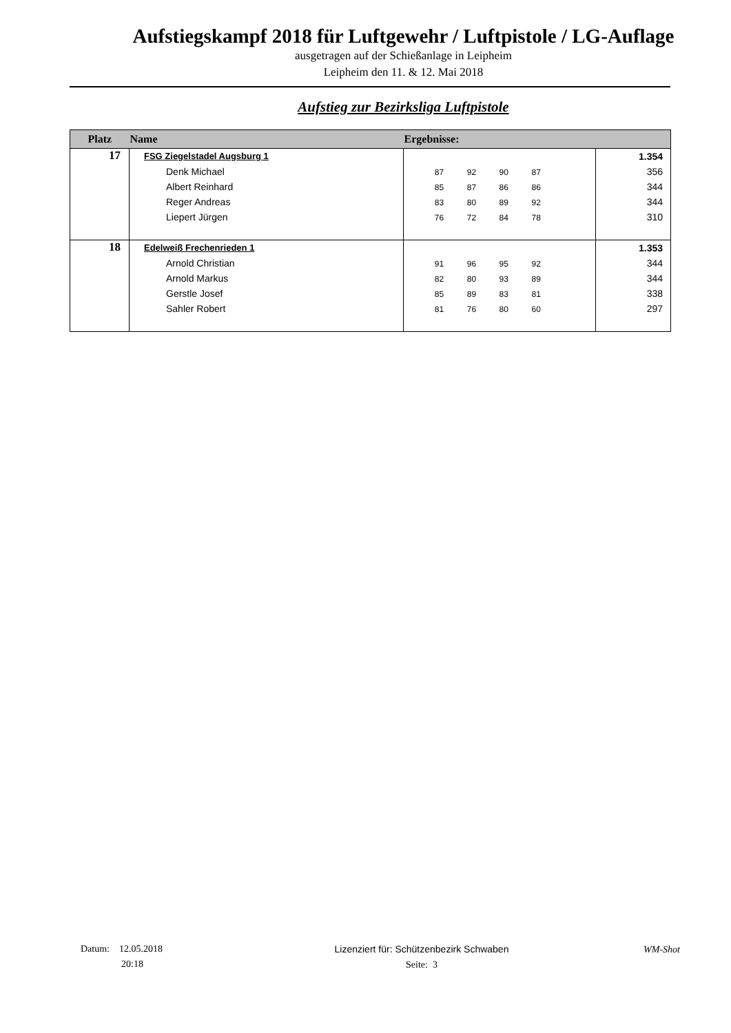Aufstiegskampf 2018 für Luftgewehr / Luftpistole / LG-Auflage
ausgetragen auf der Schießanlage in Leipheim
Leipheim den 11. & 12. Mai 2018
Aufstieg zur Bezirksliga Luftpistole
| Platz | Name | Ergebnisse: | |
| --- | --- | --- | --- |
| 17 | FSG Ziegelstadel Augsburg 1 Denk Michael Albert Reinhard Reger Andreas Liepert Jürgen | 87 92 90 87 85 87 86 86 83 80 89 92 76 72 84 78 | 1.354 356 344 344 310 |
| 18 | Edelweiß Frechenrieden 1 Arnold Christian Arnold Markus Gerstle Josef Sahler Robert | 91 96 95 92 82 80 93 89 85 89 83 81 81 76 80 60 | 1.353 344 344 338 297 |
Datum: 12.05.2018
20:18
Lizenziert für: Schützenbezirk Schwaben
Seite: 3
WM-Shot